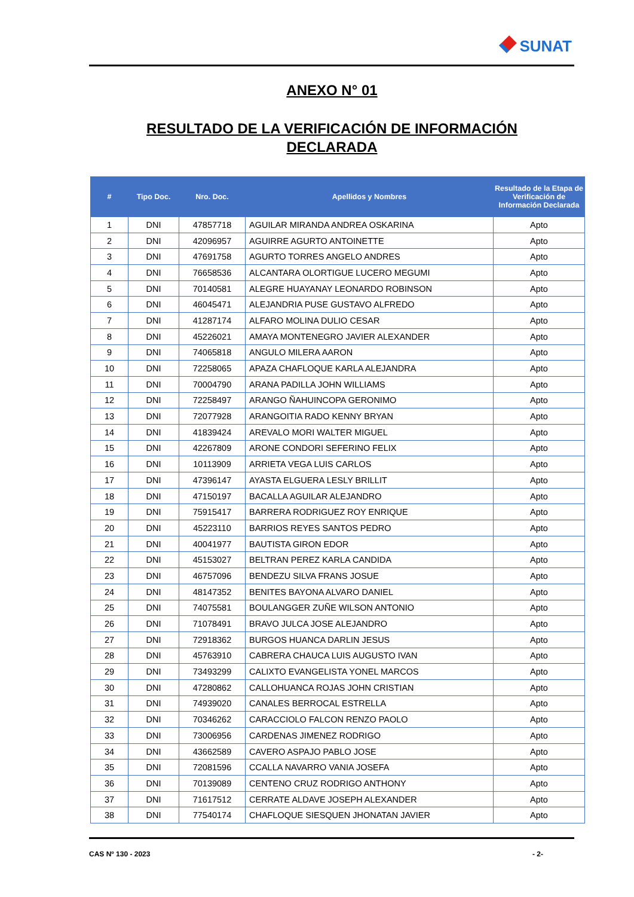SUNAT
ANEXO N° 01
RESULTADO DE LA VERIFICACIÓN DE INFORMACIÓN
DECLARADA
| # | Tipo Doc. | Nro. Doc. | Apellidos y Nombres | Resultado de la Etapa de Verificación de Información Declarada |
| --- | --- | --- | --- | --- |
| 1 | DNI | 47857718 | AGUILAR MIRANDA ANDREA OSKARINA | Apto |
| 2 | DNI | 42096957 | AGUIRRE AGURTO ANTOINETTE | Apto |
| 3 | DNI | 47691758 | AGURTO TORRES ANGELO ANDRES | Apto |
| 4 | DNI | 76658536 | ALCANTARA OLORTIGUE LUCERO MEGUMI | Apto |
| 5 | DNI | 70140581 | ALEGRE HUAYANAY LEONARDO ROBINSON | Apto |
| 6 | DNI | 46045471 | ALEJANDRIA PUSE GUSTAVO ALFREDO | Apto |
| 7 | DNI | 41287174 | ALFARO MOLINA DULIO CESAR | Apto |
| 8 | DNI | 45226021 | AMAYA MONTENEGRO JAVIER ALEXANDER | Apto |
| 9 | DNI | 74065818 | ANGULO MILERA AARON | Apto |
| 10 | DNI | 72258065 | APAZA CHAFLOQUE KARLA ALEJANDRA | Apto |
| 11 | DNI | 70004790 | ARANA PADILLA JOHN WILLIAMS | Apto |
| 12 | DNI | 72258497 | ARANGO ÑAHUINCOPA GERONIMO | Apto |
| 13 | DNI | 72077928 | ARANGOITIA RADO KENNY BRYAN | Apto |
| 14 | DNI | 41839424 | AREVALO MORI WALTER MIGUEL | Apto |
| 15 | DNI | 42267809 | ARONE CONDORI SEFERINO FELIX | Apto |
| 16 | DNI | 10113909 | ARRIETA VEGA LUIS CARLOS | Apto |
| 17 | DNI | 47396147 | AYASTA ELGUERA LESLY BRILLIT | Apto |
| 18 | DNI | 47150197 | BACALLA AGUILAR ALEJANDRO | Apto |
| 19 | DNI | 75915417 | BARRERA RODRIGUEZ ROY ENRIQUE | Apto |
| 20 | DNI | 45223110 | BARRIOS REYES SANTOS PEDRO | Apto |
| 21 | DNI | 40041977 | BAUTISTA GIRON EDOR | Apto |
| 22 | DNI | 45153027 | BELTRAN PEREZ KARLA CANDIDA | Apto |
| 23 | DNI | 46757096 | BENDEZU SILVA FRANS JOSUE | Apto |
| 24 | DNI | 48147352 | BENITES BAYONA ALVARO DANIEL | Apto |
| 25 | DNI | 74075581 | BOULANGGER ZUÑE WILSON ANTONIO | Apto |
| 26 | DNI | 71078491 | BRAVO JULCA JOSE ALEJANDRO | Apto |
| 27 | DNI | 72918362 | BURGOS HUANCA DARLIN JESUS | Apto |
| 28 | DNI | 45763910 | CABRERA CHAUCA LUIS AUGUSTO IVAN | Apto |
| 29 | DNI | 73493299 | CALIXTO EVANGELISTA YONEL MARCOS | Apto |
| 30 | DNI | 47280862 | CALLOHUANCA ROJAS JOHN CRISTIAN | Apto |
| 31 | DNI | 74939020 | CANALES BERROCAL ESTRELLA | Apto |
| 32 | DNI | 70346262 | CARACCIOLO FALCON RENZO PAOLO | Apto |
| 33 | DNI | 73006956 | CARDENAS JIMENEZ RODRIGO | Apto |
| 34 | DNI | 43662589 | CAVERO ASPAJO PABLO JOSE | Apto |
| 35 | DNI | 72081596 | CCALLA NAVARRO VANIA JOSEFA | Apto |
| 36 | DNI | 70139089 | CENTENO CRUZ RODRIGO ANTHONY | Apto |
| 37 | DNI | 71617512 | CERRATE ALDAVE JOSEPH ALEXANDER | Apto |
| 38 | DNI | 77540174 | CHAFLOQUE SIESQUEN JHONATAN JAVIER | Apto |
CAS Nº 130 - 2023 - 2-